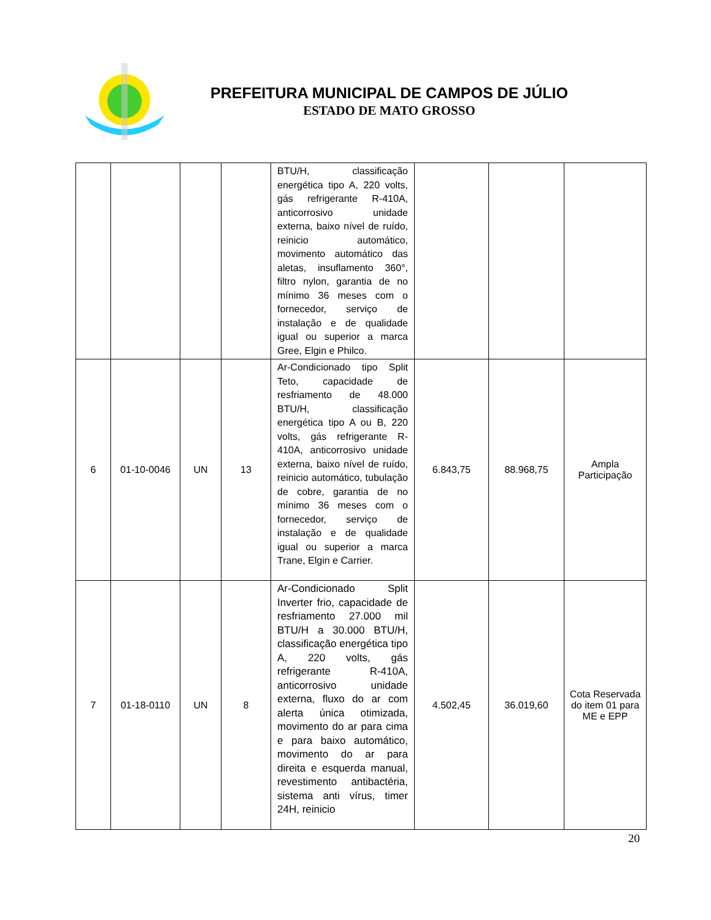PREFEITURA MUNICIPAL DE CAMPOS DE JÚLIO
ESTADO DE MATO GROSSO
| | | | | BTU/H, classificação energética tipo A, 220 volts, gás refrigerante R-410A, anticorrosivo unidade externa, baixo nível de ruído, reinicio automático, movimento automático das aletas, insuflamento 360°, filtro nylon, garantia de no mínimo 36 meses com o fornecedor, serviço de instalação e de qualidade igual ou superior a marca Gree, Elgin e Philco. | | | |
| 6 | 01-10-0046 | UN | 13 | Ar-Condicionado tipo Split Teto, capacidade de resfriamento de 48.000 BTU/H, classificação energética tipo A ou B, 220 volts, gás refrigerante R-410A, anticorrosivo unidade externa, baixo nível de ruído, reinicio automático, tubulação de cobre, garantia de no mínimo 36 meses com o fornecedor, serviço de instalação e de qualidade igual ou superior a marca Trane, Elgin e Carrier. | 6.843,75 | 88.968,75 | Ampla Participação |
| 7 | 01-18-0110 | UN | 8 | Ar-Condicionado Split Inverter frio, capacidade de resfriamento 27.000 mil BTU/H a 30.000 BTU/H, classificação energética tipo A, 220 volts, gás refrigerante R-410A, anticorrosivo unidade externa, fluxo do ar com alerta única otimizada, movimento do ar para cima e para baixo automático, movimento do ar para direita e esquerda manual, revestimento antibactéria, sistema anti vírus, timer 24H, reinicio | 4.502,45 | 36.019,60 | Cota Reservada do item 01 para ME e EPP |
20